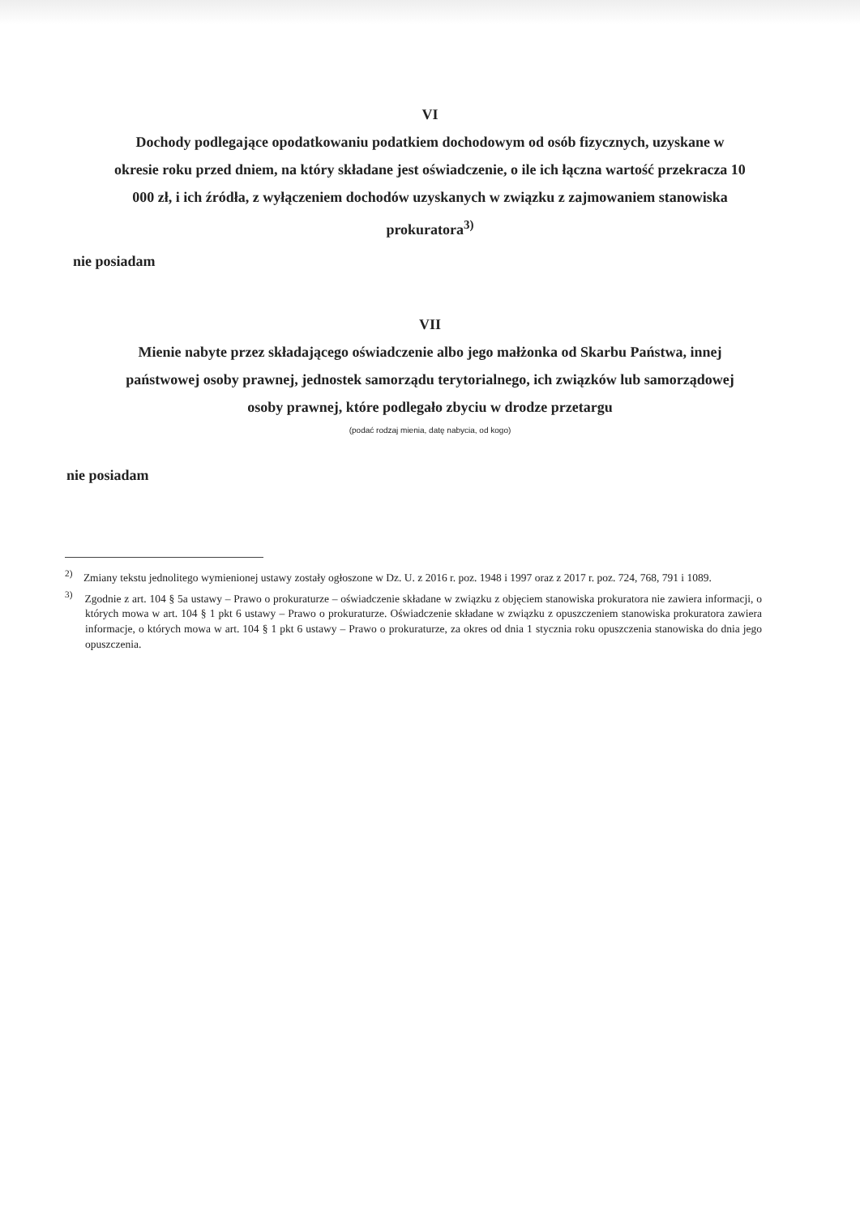VI
Dochody podlegające opodatkowaniu podatkiem dochodowym od osób fizycznych, uzyskane w okresie roku przed dniem, na który składane jest oświadczenie, o ile ich łączna wartość przekracza 10 000 zł, i ich źródła, z wyłączeniem dochodów uzyskanych w związku z zajmowaniem stanowiska prokuratora<sup>3)</sup>
nie posiadam
VII
Mienie nabyte przez składającego oświadczenie albo jego małżonka od Skarbu Państwa, innej państwowej osoby prawnej, jednostek samorządu terytorialnego, ich związków lub samorządowej osoby prawnej, które podlegało zbyciu w drodze przetargu
(podać rodzaj mienia, datę nabycia, od kogo)
nie posiadam
<sup>2)</sup> Zmiany tekstu jednolitego wymienionej ustawy zostały ogłoszone w Dz. U. z 2016 r. poz. 1948 i 1997 oraz z 2017 r. poz. 724, 768, 791 i 1089.
<sup>3)</sup> Zgodnie z art. 104 § 5a ustawy – Prawo o prokuraturze – oświadczenie składane w związku z objęciem stanowiska prokuratora nie zawiera informacji, o których mowa w art. 104 § 1 pkt 6 ustawy – Prawo o prokuraturze. Oświadczenie składane w związku z opuszczeniem stanowiska prokuratora zawiera informacje, o których mowa w art. 104 § 1 pkt 6 ustawy – Prawo o prokuraturze, za okres od dnia 1 stycznia roku opuszczenia stanowiska do dnia jego opuszczenia.